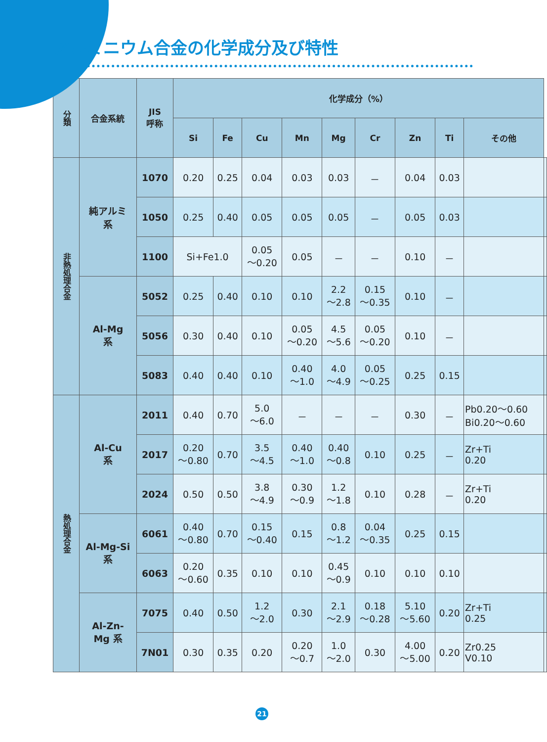アルミニウム合金の化学成分及び特性
| 分類 | 合金系統 | JIS 呼称 | 化学成分（%） | | | | | | | | | |
| --- | --- | --- | --- | --- | --- | --- | --- | --- | --- | --- | --- | --- |
| | | | Si | Fe | Cu | Mn | Mg | Cr | Zn | Ti | その他 | |
| 非熱処理合金 | 純アルミ 系 | 1070 | 0.20 | 0.25 | 0.04 | 0.03 | 0.03 | － | 0.04 | 0.03 | | |
| | | 1050 | 0.25 | 0.40 | 0.05 | 0.05 | 0.05 | － | 0.05 | 0.03 | | |
| | | 1100 | Si+Fe1.0 | | 0.05 ～0.20 | 0.05 | － | － | 0.10 | － | | |
| | Al-Mg 系 | 5052 | 0.25 | 0.40 | 0.10 | 0.10 | 2.2 ～2.8 | 0.15 ～0.35 | 0.10 | － | | |
| | | 5056 | 0.30 | 0.40 | 0.10 | 0.05 ～0.20 | 4.5 ～5.6 | 0.05 ～0.20 | 0.10 | － | | |
| | | 5083 | 0.40 | 0.40 | 0.10 | 0.40 ～1.0 | 4.0 ～4.9 | 0.05 ～0.25 | 0.25 | 0.15 | | |
| 熱処理合金 | Al-Cu 系 | 2011 | 0.40 | 0.70 | 5.0 ～6.0 | － | － | － | 0.30 | － | Pb0.20～0.60 Bi0.20～0.60 | |
| | | 2017 | 0.20 ～0.80 | 0.70 | 3.5 ～4.5 | 0.40 ～1.0 | 0.40 ～0.8 | 0.10 | 0.25 | － | Zr+Ti 0.20 | |
| | | 2024 | 0.50 | 0.50 | 3.8 ～4.9 | 0.30 ～0.9 | 1.2 ～1.8 | 0.10 | 0.28 | － | Zr+Ti 0.20 | |
| | Al-Mg-Si 系 | 6061 | 0.40 ～0.80 | 0.70 | 0.15 ～0.40 | 0.15 | 0.8 ～1.2 | 0.04 ～0.35 | 0.25 | 0.15 | | |
| | | 6063 | 0.20 ～0.60 | 0.35 | 0.10 | 0.10 | 0.45 ～0.9 | 0.10 | 0.10 | 0.10 | | |
| | Al-Zn- Mg 系 | 7075 | 0.40 | 0.50 | 1.2 ～2.0 | 0.30 | 2.1 ～2.9 | 0.18 ～0.28 | 5.10 ～5.60 | 0.20 | Zr+Ti 0.25 | |
| | | 7N01 | 0.30 | 0.35 | 0.20 | 0.20 ～0.7 | 1.0 ～2.0 | 0.30 | 4.00 ～5.00 | 0.20 | Zr0.25 V0.10 | |
21